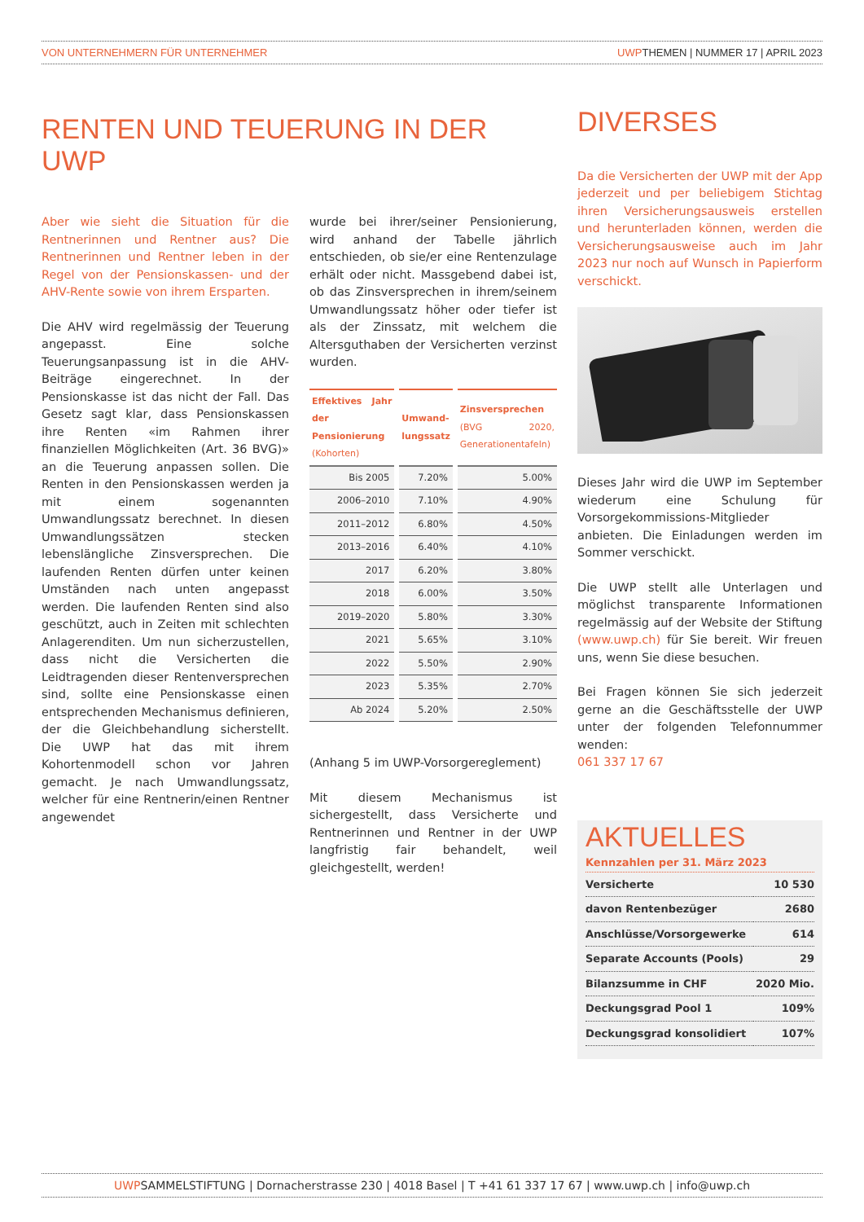VON UNTERNEHMERN FÜR UNTERNEHMER UWPTHEMEN | NUMMER 17 | APRIL 2023
RENTEN UND TEUERUNG IN DER UWP
Aber wie sieht die Situation für die Rentnerinnen und Rentner aus? Die Rentnerinnen und Rentner leben in der Regel von der Pensionskassen- und der AHV-Rente sowie von ihrem Ersparten.
Die AHV wird regelmässig der Teuerung angepasst. Eine solche Teuerungsanpassung ist in die AHV-Beiträge eingerechnet. In der Pensionskasse ist das nicht der Fall. Das Gesetz sagt klar, dass Pensionskassen ihre Renten «im Rahmen ihrer finanziellen Möglichkeiten (Art. 36 BVG)» an die Teuerung anpassen sollen. Die Renten in den Pensionskassen werden ja mit einem sogenannten Umwandlungssatz berechnet. In diesen Umwandlungssätzen stecken lebenslängliche Zinsversprechen. Die laufenden Renten dürfen unter keinen Umständen nach unten angepasst werden. Die laufenden Renten sind also geschützt, auch in Zeiten mit schlechten Anlagerenditen. Um nun sicherzustellen, dass nicht die Versicherten die Leidtragenden dieser Rentenversprechen sind, sollte eine Pensionskasse einen entsprechenden Mechanismus definieren, der die Gleichbehandlung sicherstellt. Die UWP hat das mit ihrem Kohortenmodell schon vor Jahren gemacht. Je nach Umwandlungssatz, welcher für eine Rentnerin/einen Rentner angewendet
wurde bei ihrer/seiner Pensionierung, wird anhand der Tabelle jährlich entschieden, ob sie/er eine Rentenzulage erhält oder nicht. Massgebend dabei ist, ob das Zinsversprechen in ihrem/seinem Umwandlungssatz höher oder tiefer ist als der Zinssatz, mit welchem die Altersguthaben der Versicherten verzinst wurden.
| Effektives Jahr der Pensionierung (Kohorten) | Umwand- lungssatz | Zinsversprechen (BVG 2020, Generationentafeln) |
| --- | --- | --- |
| Bis 2005 | 7.20% | 5.00% |
| 2006–2010 | 7.10% | 4.90% |
| 2011–2012 | 6.80% | 4.50% |
| 2013–2016 | 6.40% | 4.10% |
| 2017 | 6.20% | 3.80% |
| 2018 | 6.00% | 3.50% |
| 2019–2020 | 5.80% | 3.30% |
| 2021 | 5.65% | 3.10% |
| 2022 | 5.50% | 2.90% |
| 2023 | 5.35% | 2.70% |
| Ab 2024 | 5.20% | 2.50% |
(Anhang 5 im UWP-Vorsorgereglement)
Mit diesem Mechanismus ist sichergestellt, dass Versicherte und Rentnerinnen und Rentner in der UWP langfristig fair behandelt, weil gleichgestellt, werden!
DIVERSES
Da die Versicherten der UWP mit der App jederzeit und per beliebigem Stichtag ihren Versicherungsausweis erstellen und herunterladen können, werden die Versicherungsausweise auch im Jahr 2023 nur noch auf Wunsch in Papierform verschickt.
Dieses Jahr wird die UWP im September wiederum eine Schulung für Vorsorgekommissions-Mitglieder anbieten. Die Einladungen werden im Sommer verschickt.
Die UWP stellt alle Unterlagen und möglichst transparente Informationen regelmässig auf der Website der Stiftung (www.uwp.ch) für Sie bereit. Wir freuen uns, wenn Sie diese besuchen.
Bei Fragen können Sie sich jederzeit gerne an die Geschäftsstelle der UWP unter der folgenden Telefonnummer wenden:
061 337 17 67
AKTUELLES
Kennzahlen per 31. März 2023
| Versicherte | 10 530 |
| davon Rentenbezüger | 2680 |
| Anschlüsse/Vorsorgewerke | 614 |
| Separate Accounts (Pools) | 29 |
| Bilanzsumme in CHF | 2020 Mio. |
| Deckungsgrad Pool 1 | 109% |
| Deckungsgrad konsolidiert | 107% |
UWPSAMMELSTIFTUNG | Dornacherstrasse 230 | 4018 Basel | T +41 61 337 17 67 | www.uwp.ch | info@uwp.ch